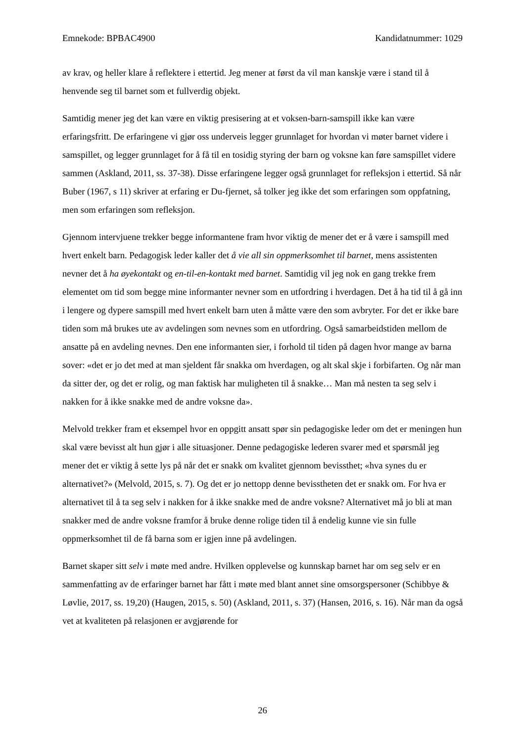Emnekode: BPBAC4900 Kandidatnummer: 1029
av krav, og heller klare å reflektere i ettertid. Jeg mener at først da vil man kanskje være i stand til å henvende seg til barnet som et fullverdig objekt.
Samtidig mener jeg det kan være en viktig presisering at et voksen-barn-samspill ikke kan være erfaringsfritt. De erfaringene vi gjør oss underveis legger grunnlaget for hvordan vi møter barnet videre i samspillet, og legger grunnlaget for å få til en tosidig styring der barn og voksne kan føre samspillet videre sammen (Askland, 2011, ss. 37-38). Disse erfaringene legger også grunnlaget for refleksjon i ettertid. Så når Buber (1967, s 11) skriver at erfaring er Du-fjernet, så tolker jeg ikke det som erfaringen som oppfatning, men som erfaringen som refleksjon.
Gjennom intervjuene trekker begge informantene fram hvor viktig de mener det er å være i samspill med hvert enkelt barn. Pedagogisk leder kaller det å vie all sin oppmerksomhet til barnet, mens assistenten nevner det å ha øyekontakt og en-til-en-kontakt med barnet. Samtidig vil jeg nok en gang trekke frem elementet om tid som begge mine informanter nevner som en utfordring i hverdagen. Det å ha tid til å gå inn i lengere og dypere samspill med hvert enkelt barn uten å måtte være den som avbryter. For det er ikke bare tiden som må brukes ute av avdelingen som nevnes som en utfordring. Også samarbeidstiden mellom de ansatte på en avdeling nevnes. Den ene informanten sier, i forhold til tiden på dagen hvor mange av barna sover: «det er jo det med at man sjeldent får snakka om hverdagen, og alt skal skje i forbifarten. Og når man da sitter der, og det er rolig, og man faktisk har muligheten til å snakke… Man må nesten ta seg selv i nakken for å ikke snakke med de andre voksne da».
Melvold trekker fram et eksempel hvor en oppgitt ansatt spør sin pedagogiske leder om det er meningen hun skal være bevisst alt hun gjør i alle situasjoner. Denne pedagogiske lederen svarer med et spørsmål jeg mener det er viktig å sette lys på når det er snakk om kvalitet gjennom bevissthet; «hva synes du er alternativet?» (Melvold, 2015, s. 7). Og det er jo nettopp denne bevisstheten det er snakk om. For hva er alternativet til å ta seg selv i nakken for å ikke snakke med de andre voksne? Alternativet må jo bli at man snakker med de andre voksne framfor å bruke denne rolige tiden til å endelig kunne vie sin fulle oppmerksomhet til de få barna som er igjen inne på avdelingen.
Barnet skaper sitt selv i møte med andre. Hvilken opplevelse og kunnskap barnet har om seg selv er en sammenfatting av de erfaringer barnet har fått i møte med blant annet sine omsorgspersoner (Schibbye & Løvlie, 2017, ss. 19,20) (Haugen, 2015, s. 50) (Askland, 2011, s. 37) (Hansen, 2016, s. 16). Når man da også vet at kvaliteten på relasjonen er avgjørende for
26